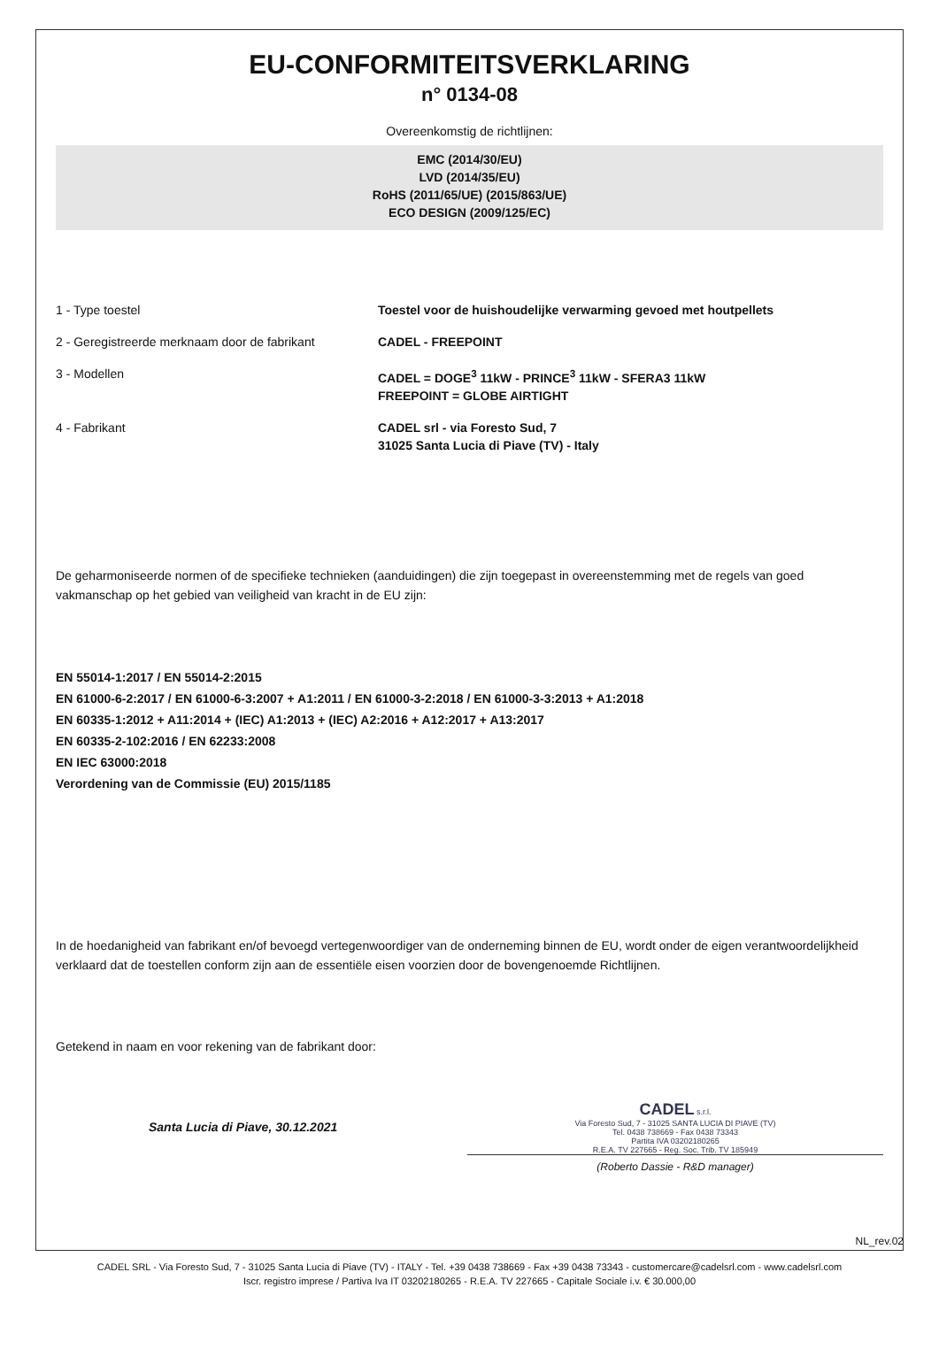EU-CONFORMITEITSVERKLARING
n° 0134-08
Overeenkomstig de richtlijnen:
EMC (2014/30/EU)
LVD (2014/35/EU)
RoHS (2011/65/UE) (2015/863/UE)
ECO DESIGN (2009/125/EC)
| 1 - Type toestel | Toestel voor de huishoudelijke verwarming gevoed met houtpellets |
| 2 - Geregistreerde merknaam door de fabrikant | CADEL - FREEPOINT |
| 3 - Modellen | CADEL = DOGE<sup>3</sup> 11kW - PRINCE<sup>3</sup> 11kW - SFERA3 11kW FREEPOINT = GLOBE AIRTIGHT |
| 4 - Fabrikant | CADEL srl - via Foresto Sud, 7 31025 Santa Lucia di Piave (TV) - Italy |
De geharmoniseerde normen of de specifieke technieken (aanduidingen) die zijn toegepast in overeenstemming met de regels van goed vakmanschap op het gebied van veiligheid van kracht in de EU zijn:
EN 55014-1:2017 / EN 55014-2:2015
EN 61000-6-2:2017 / EN 61000-6-3:2007 + A1:2011 / EN 61000-3-2:2018 / EN 61000-3-3:2013 + A1:2018
EN 60335-1:2012 + A11:2014 + (IEC) A1:2013 + (IEC) A2:2016 + A12:2017 + A13:2017
EN 60335-2-102:2016 / EN 62233:2008
EN IEC 63000:2018
Verordening van de Commissie (EU) 2015/1185
In de hoedanigheid van fabrikant en/of bevoegd vertegenwoordiger van de onderneming binnen de EU, wordt onder de eigen verantwoordelijkheid verklaard dat de toestellen conform zijn aan de essentiële eisen voorzien door de bovengenoemde Richtlijnen.
Getekend in naam en voor rekening van de fabrikant door:
Santa Lucia di Piave, 30.12.2021
CADEL s.r.l.
Via Foresto Sud, 7 - 31025 SANTA LUCIA DI PIAVE (TV)
Tel. 0438 738669 - Fax 0438 73343
Partita IVA 03202180265
R.E.A. TV 227665 - Reg. Soc. Trib. TV 185949
(Roberto Dassie - R&D manager)
NL_rev.02
CADEL SRL - Via Foresto Sud, 7 - 31025 Santa Lucia di Piave (TV) - ITALY - Tel. +39 0438 738669 - Fax +39 0438 73343 - customercare@cadelsrl.com - www.cadelsrl.com
Iscr. registro imprese / Partiva Iva IT 03202180265 - R.E.A. TV 227665 - Capitale Sociale i.v. € 30.000,00